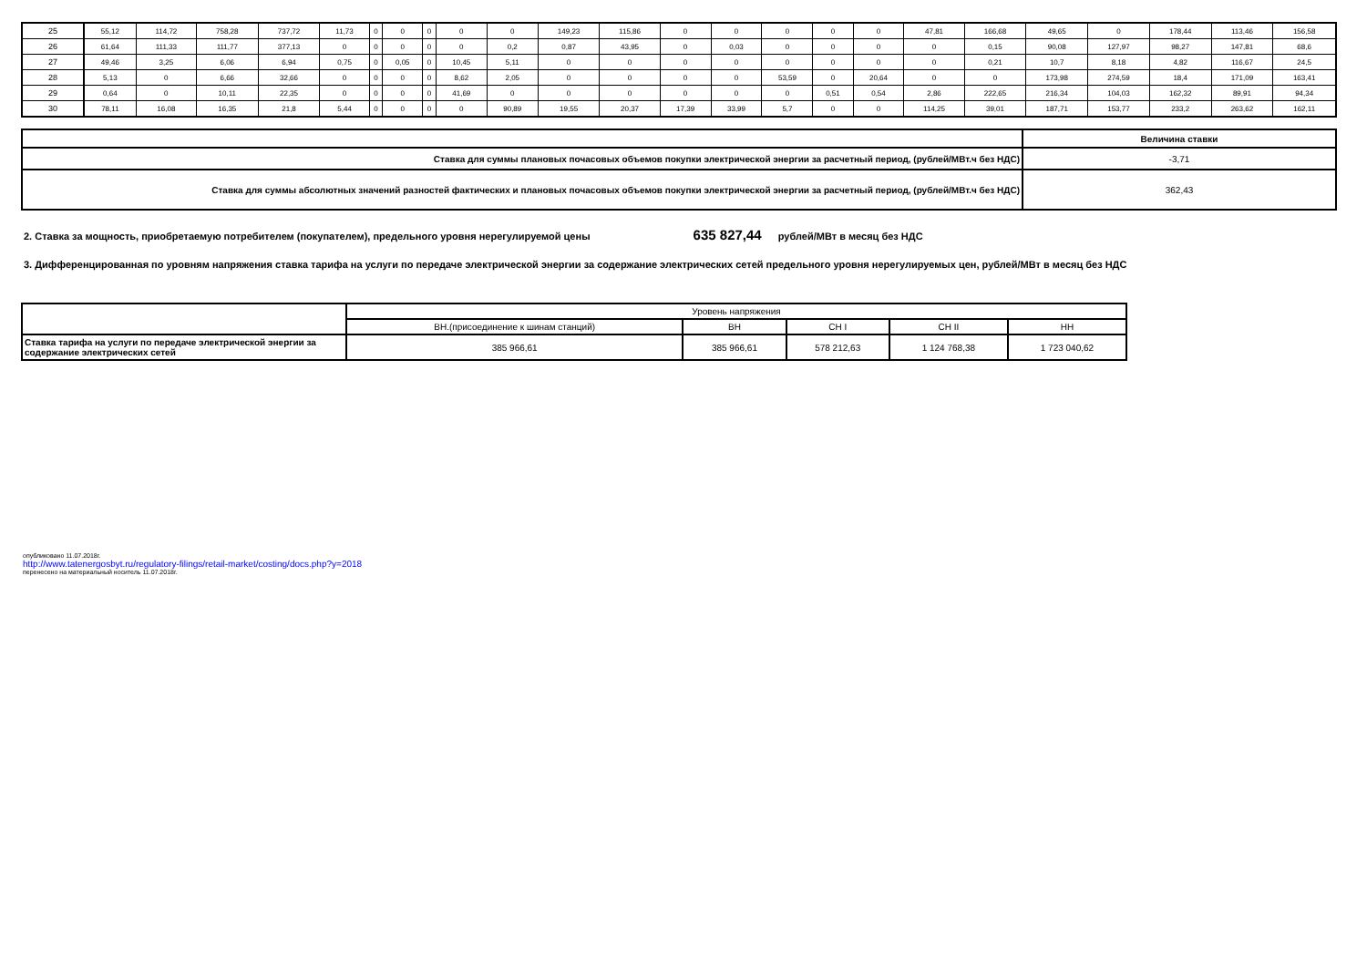| 25 | 55,12 | 114,72 | 758,28 | 737,72 | 11,73 | 0 | 0 | 0 | 0 | 0 | 149,23 | 115,86 | 0 | 0 | 0 | 0 | 0 | 47,81 | 166,68 | 49,65 | 0 | 178,44 | 113,46 | 156,58 |
| 26 | 61,64 | 111,33 | 111,77 | 377,13 | 0 | 0 | 0 | 0 | 0 | 0,2 | 0,87 | 43,95 | 0 | 0,03 | 0 | 0 | 0 | 0 | 0,15 | 90,08 | 127,97 | 98,27 | 147,81 | 68,6 |
| 27 | 49,46 | 3,25 | 6,06 | 6,94 | 0,75 | 0 | 0,05 | 0 | 10,45 | 5,11 | 0 | 0 | 0 | 0 | 0 | 0 | 0 | 0 | 0,21 | 10,7 | 8,18 | 4,82 | 116,67 | 24,5 |
| 28 | 5,13 | 0 | 6,66 | 32,66 | 0 | 0 | 0 | 0 | 8,62 | 2,05 | 0 | 0 | 0 | 0 | 53,59 | 0 | 20,64 | 0 | 0 | 173,98 | 274,59 | 18,4 | 171,09 | 163,41 |
| 29 | 0,64 | 0 | 10,11 | 22,35 | 0 | 0 | 0 | 0 | 41,69 | 0 | 0 | 0 | 0 | 0 | 0 | 0,51 | 0,54 | 2,86 | 222,65 | 216,34 | 104,03 | 162,32 | 89,91 | 94,34 |
| 30 | 78,11 | 16,08 | 16,35 | 21,8 | 5,44 | 0 | 0 | 0 | 0 | 90,89 | 19,55 | 20,37 | 17,39 | 33,99 | 5,7 | 0 | 0 | 114,25 | 39,01 | 187,71 | 153,77 | 233,2 | 263,62 | 162,11 |
| | Величина ставки |
| Ставка для суммы плановых почасовых объемов покупки электрической энергии за расчетный период, (рублей/МВт.ч без НДС) | -3,71 |
| Ставка для суммы абсолютных значений разностей фактических и плановых почасовых объемов покупки электрической энергии за расчетный период, (рублей/МВт.ч без НДС) | 362,43 |
2. Ставка за мощность, приобретаемую потребителем (покупателем), предельного уровня нерегулируемой цены 635 827,44 рублей/МВт в месяц без НДС
3. Дифференцированная по уровням напряжения ставка тарифа на услуги по передаче электрической энергии за содержание электрических сетей предельного уровня нерегулируемых цен, рублей/МВт в месяц без НДС
| | Уровень напряжения | | | | |
| | ВН.(присоединение к шинам станций) | ВН | СН I | СН II | НН |
| Ставка тарифа на услуги по передаче электрической энергии за содержание электрических сетей | 385 966,61 | 385 966,61 | 578 212,63 | 1 124 768,38 | 1 723 040,62 |
опубликовано 11.07.2018г.
http://www.tatenergosbyt.ru/regulatory-filings/retail-market/costing/docs.php?y=2018
перенесено на материальный носитель 11.07.2018г.